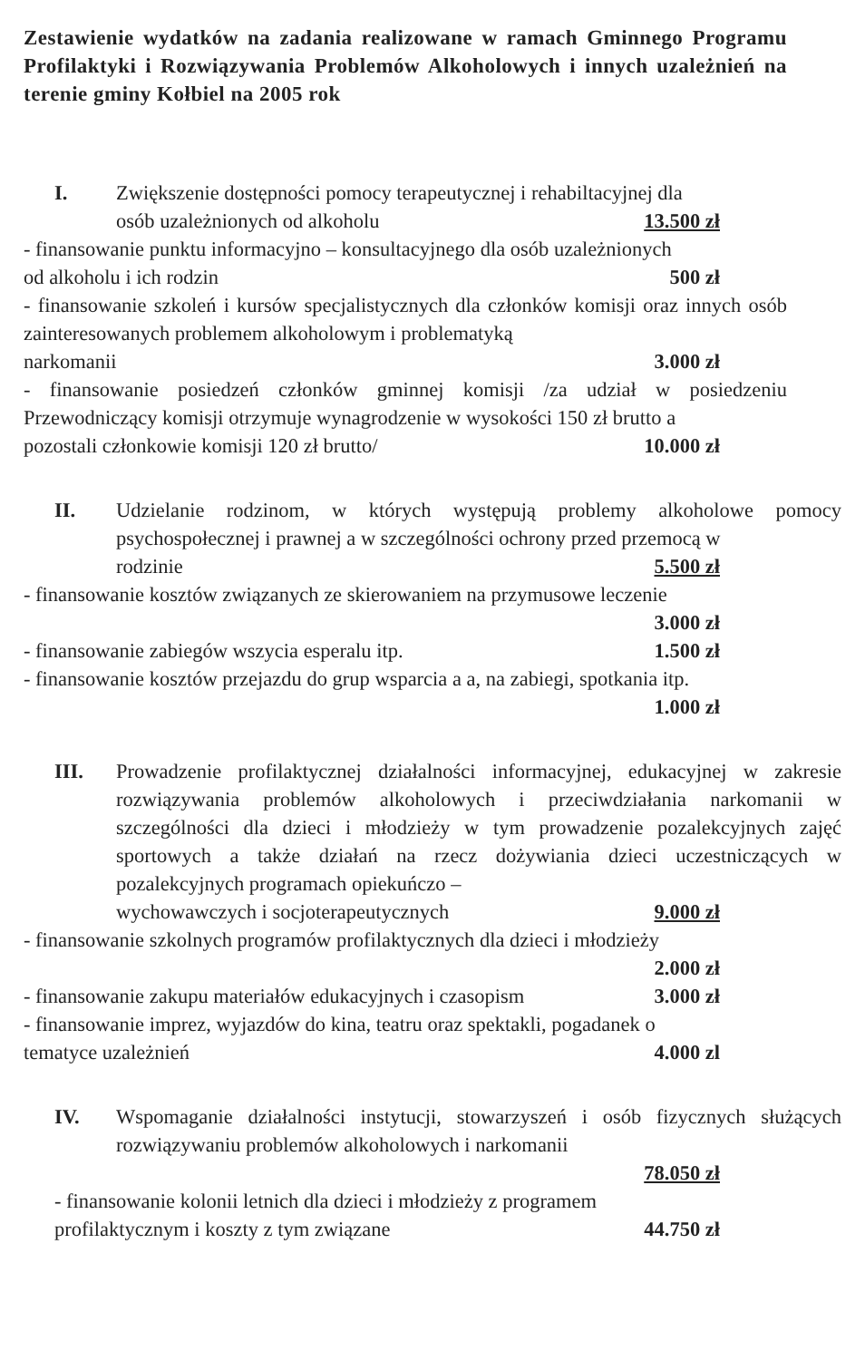Zestawienie wydatków na zadania realizowane w ramach Gminnego Programu Profilaktyki i Rozwiązywania Problemów Alkoholowych i innych uzależnień na terenie gminy Kołbiel na 2005 rok
I. Zwiększenie dostępności pomocy terapeutycznej i rehabiltacyjnej dla
osób uzależnionych od alkoholu 13.500 zł
- finansowanie punktu informacyjno – konsultacyjnego dla osób uzależnionych
od alkoholu i ich rodzin 500 zł
- finansowanie szkoleń i kursów specjalistycznych dla członków komisji oraz innych osób zainteresowanych problemem alkoholowym i problematyką
narkomanii 3.000 zł
- finansowanie posiedzeń członków gminnej komisji /za udział w posiedzeniu Przewodniczący komisji otrzymuje wynagrodzenie w wysokości 150 zł brutto a
pozostali członkowie komisji 120 zł brutto/ 10.000 zł
II. Udzielanie rodzinom, w których występują problemy alkoholowe pomocy psychospołecznej i prawnej a w szczególności ochrony przed przemocą w
rodzinie 5.500 zł
- finansowanie kosztów związanych ze skierowaniem na przymusowe leczenie
3.000 zł
- finansowanie zabiegów wszycia esperalu itp. 1.500 zł
- finansowanie kosztów przejazdu do grup wsparcia a a, na zabiegi, spotkania itp.
1.000 zł
III. Prowadzenie profilaktycznej działalności informacyjnej, edukacyjnej w zakresie rozwiązywania problemów alkoholowych i przeciwdziałania narkomanii w szczególności dla dzieci i młodzieży w tym prowadzenie pozalekcyjnych zajęć sportowych a także działań na rzecz dożywiania dzieci uczestniczących w pozalekcyjnych programach opiekuńczo –
wychowawczych i socjoterapeutycznych 9.000 zł
- finansowanie szkolnych programów profilaktycznych dla dzieci i młodzieży
2.000 zł
- finansowanie zakupu materiałów edukacyjnych i czasopism 3.000 zł
- finansowanie imprez, wyjazdów do kina, teatru oraz spektakli, pogadanek o
tematyce uzależnień 4.000 zl
IV. Wspomaganie działalności instytucji, stowarzyszeń i osób fizycznych służących rozwiązywaniu problemów alkoholowych i narkomanii
78.050 zł
- finansowanie kolonii letnich dla dzieci i młodzieży z programem
profilaktycznym i koszty z tym związane 44.750 zł